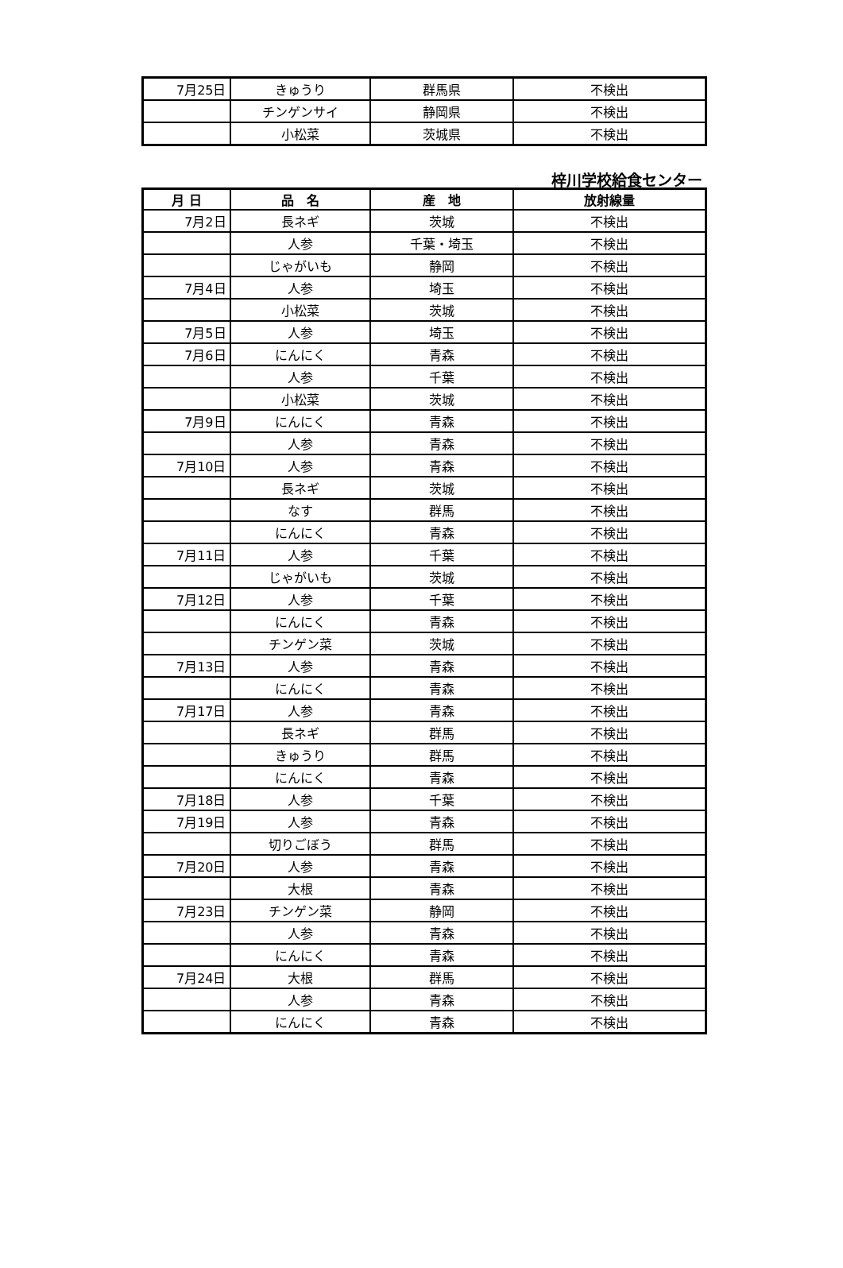| 7月25日 | きゅうり | 群馬県 | 不検出 |
| | チンゲンサイ | 静岡県 | 不検出 |
| | 小松菜 | 茨城県 | 不検出 |
梓川学校給食センター
| 月 日 | 品 名 | 産 地 | 放射線量 |
| --- | --- | --- | --- |
| 7月2日 | 長ネギ | 茨城 | 不検出 |
| | 人参 | 千葉・埼玉 | 不検出 |
| | じゃがいも | 静岡 | 不検出 |
| 7月4日 | 人参 | 埼玉 | 不検出 |
| | 小松菜 | 茨城 | 不検出 |
| 7月5日 | 人参 | 埼玉 | 不検出 |
| 7月6日 | にんにく | 青森 | 不検出 |
| | 人参 | 千葉 | 不検出 |
| | 小松菜 | 茨城 | 不検出 |
| 7月9日 | にんにく | 青森 | 不検出 |
| | 人参 | 青森 | 不検出 |
| 7月10日 | 人参 | 青森 | 不検出 |
| | 長ネギ | 茨城 | 不検出 |
| | なす | 群馬 | 不検出 |
| | にんにく | 青森 | 不検出 |
| 7月11日 | 人参 | 千葉 | 不検出 |
| | じゃがいも | 茨城 | 不検出 |
| 7月12日 | 人参 | 千葉 | 不検出 |
| | にんにく | 青森 | 不検出 |
| | チンゲン菜 | 茨城 | 不検出 |
| 7月13日 | 人参 | 青森 | 不検出 |
| | にんにく | 青森 | 不検出 |
| 7月17日 | 人参 | 青森 | 不検出 |
| | 長ネギ | 群馬 | 不検出 |
| | きゅうり | 群馬 | 不検出 |
| | にんにく | 青森 | 不検出 |
| 7月18日 | 人参 | 千葉 | 不検出 |
| 7月19日 | 人参 | 青森 | 不検出 |
| | 切りごぼう | 群馬 | 不検出 |
| 7月20日 | 人参 | 青森 | 不検出 |
| | 大根 | 青森 | 不検出 |
| 7月23日 | チンゲン菜 | 静岡 | 不検出 |
| | 人参 | 青森 | 不検出 |
| | にんにく | 青森 | 不検出 |
| 7月24日 | 大根 | 群馬 | 不検出 |
| | 人参 | 青森 | 不検出 |
| | にんにく | 青森 | 不検出 |